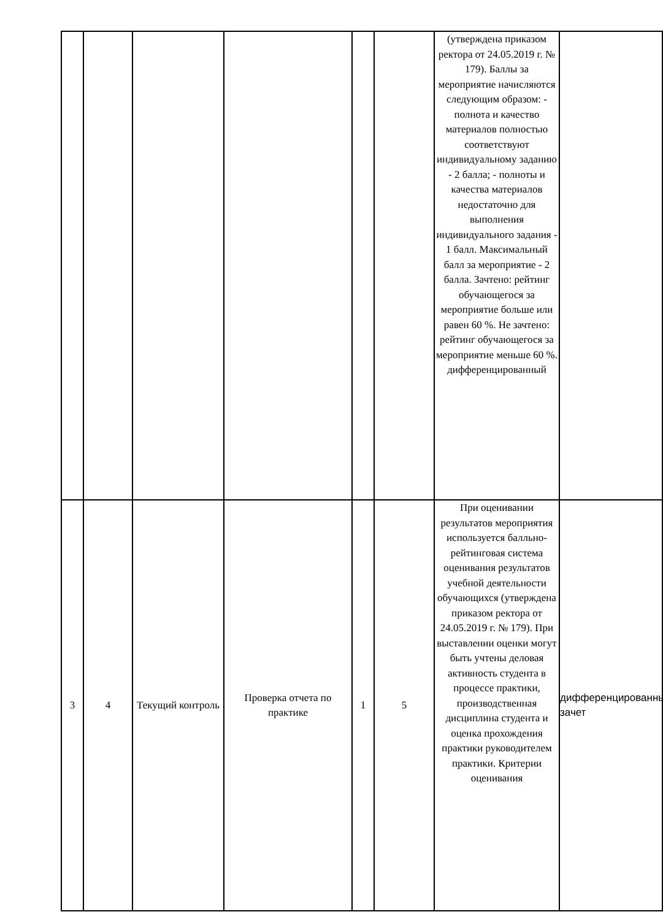| | | | | | | (утверждена приказом ректора от 24.05.2019 г. № 179). Баллы за мероприятие начисляются следующим образом: - полнота и качество материалов полностью соответствуют индивидуальному заданию - 2 балла; - полноты и качества материалов недостаточно для выполнения индивидуального задания - 1 балл. Максимальный балл за мероприятие - 2 балла. Зачтено: рейтинг обучающегося за мероприятие больше или равен 60 %. Не зачтено: рейтинг обучающегося за мероприятие меньше 60 %. дифференцированный | |
| 3 | 4 | Текущий контроль | Проверка отчета по практике | 1 | 5 | При оценивании результатов мероприятия используется балльно-рейтинговая система оценивания результатов учебной деятельности обучающихся (утверждена приказом ректора от 24.05.2019 г. № 179). При выставлении оценки могут быть учтены деловая активность студента в процессе практики, производственная дисциплина студента и оценка прохождения практики руководителем практики. Критерии оценивания | дифференцированный зачет |